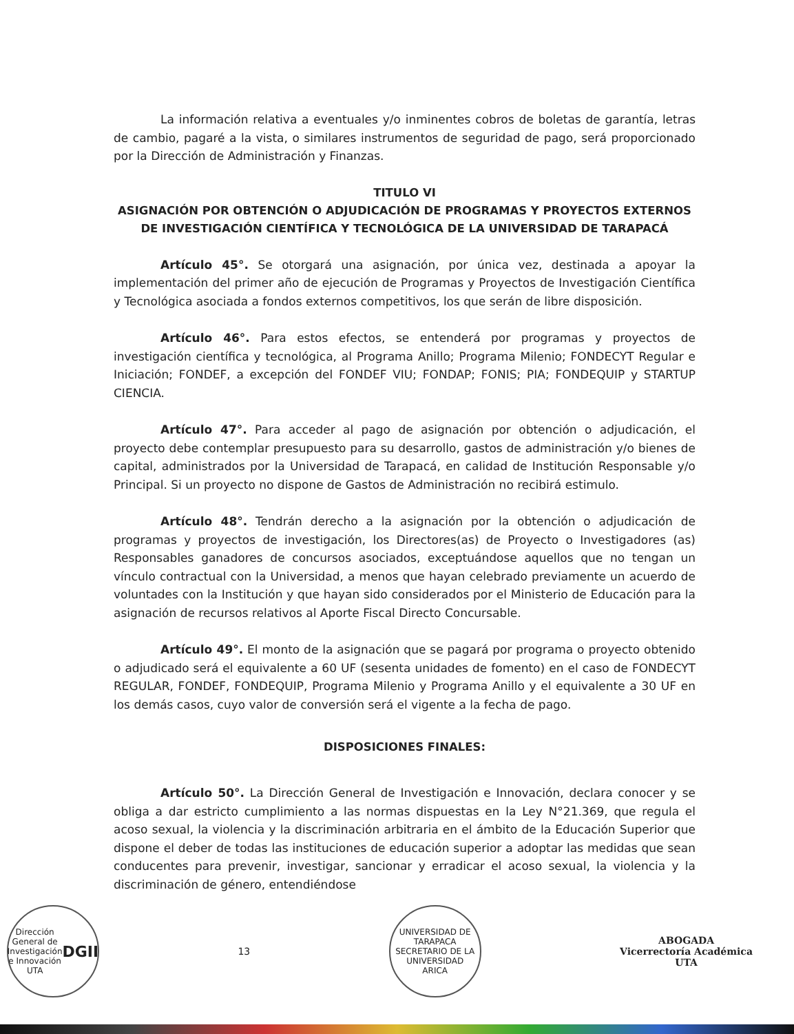La información relativa a eventuales y/o inminentes cobros de boletas de garantía, letras de cambio, pagaré a la vista, o similares instrumentos de seguridad de pago, será proporcionado por la Dirección de Administración y Finanzas.
TITULO VI
ASIGNACIÓN POR OBTENCIÓN O ADJUDICACIÓN DE PROGRAMAS Y PROYECTOS EXTERNOS DE INVESTIGACIÓN CIENTÍFICA Y TECNOLÓGICA DE LA UNIVERSIDAD DE TARAPACÁ
Artículo 45°. Se otorgará una asignación, por única vez, destinada a apoyar la implementación del primer año de ejecución de Programas y Proyectos de Investigación Científica y Tecnológica asociada a fondos externos competitivos, los que serán de libre disposición.
Artículo 46°. Para estos efectos, se entenderá por programas y proyectos de investigación científica y tecnológica, al Programa Anillo; Programa Milenio; FONDECYT Regular e Iniciación; FONDEF, a excepción del FONDEF VIU; FONDAP; FONIS; PIA; FONDEQUIP y STARTUP CIENCIA.
Artículo 47°. Para acceder al pago de asignación por obtención o adjudicación, el proyecto debe contemplar presupuesto para su desarrollo, gastos de administración y/o bienes de capital, administrados por la Universidad de Tarapacá, en calidad de Institución Responsable y/o Principal. Si un proyecto no dispone de Gastos de Administración no recibirá estimulo.
Artículo 48°. Tendrán derecho a la asignación por la obtención o adjudicación de programas y proyectos de investigación, los Directores(as) de Proyecto o Investigadores (as) Responsables ganadores de concursos asociados, exceptuándose aquellos que no tengan un vínculo contractual con la Universidad, a menos que hayan celebrado previamente un acuerdo de voluntades con la Institución y que hayan sido considerados por el Ministerio de Educación para la asignación de recursos relativos al Aporte Fiscal Directo Concursable.
Artículo 49°. El monto de la asignación que se pagará por programa o proyecto obtenido o adjudicado será el equivalente a 60 UF (sesenta unidades de fomento) en el caso de FONDECYT REGULAR, FONDEF, FONDEQUIP, Programa Milenio y Programa Anillo y el equivalente a 30 UF en los demás casos, cuyo valor de conversión será el vigente a la fecha de pago.
DISPOSICIONES FINALES:
Artículo 50°. La Dirección General de Investigación e Innovación, declara conocer y se obliga a dar estricto cumplimiento a las normas dispuestas en la Ley N°21.369, que regula el acoso sexual, la violencia y la discriminación arbitraria en el ámbito de la Educación Superior que dispone el deber de todas las instituciones de educación superior a adoptar las medidas que sean conducentes para prevenir, investigar, sancionar y erradicar el acoso sexual, la violencia y la discriminación de género, entendiéndose
Dirección General de Investigación e Innovación UTA
DGII
13
UNIVERSIDAD DE TARAPACA
SECRETARIO DE LA UNIVERSIDAD
ARICA
ABOGADA
Vicerrectoría Académica
UTA